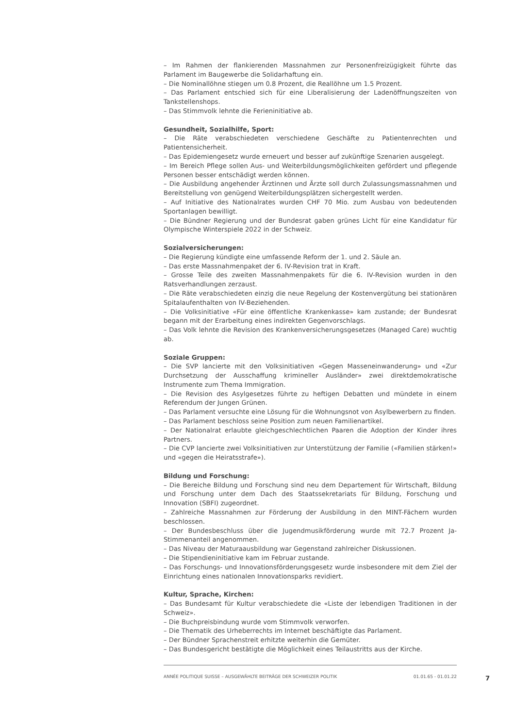– Im Rahmen der flankierenden Massnahmen zur Personenfreizügigkeit führte das Parlament im Baugewerbe die Solidarhaftung ein.
– Die Nominallöhne stiegen um 0.8 Prozent, die Reallöhne um 1.5 Prozent.
– Das Parlament entschied sich für eine Liberalisierung der Ladenöffnungszeiten von Tankstellenshops.
– Das Stimmvolk lehnte die Ferieninitiative ab.
Gesundheit, Sozialhilfe, Sport:
– Die Räte verabschiedeten verschiedene Geschäfte zu Patientenrechten und Patientensicherheit.
– Das Epidemiengesetz wurde erneuert und besser auf zukünftige Szenarien ausgelegt.
– Im Bereich Pflege sollen Aus- und Weiterbildungsmöglichkeiten gefördert und pflegende Personen besser entschädigt werden können.
– Die Ausbildung angehender Ärztinnen und Ärzte soll durch Zulassungsmassnahmen und Bereitstellung von genügend Weiterbildungsplätzen sichergestellt werden.
– Auf Initiative des Nationalrates wurden CHF 70 Mio. zum Ausbau von bedeutenden Sportanlagen bewilligt.
– Die Bündner Regierung und der Bundesrat gaben grünes Licht für eine Kandidatur für Olympische Winterspiele 2022 in der Schweiz.
Sozialversicherungen:
– Die Regierung kündigte eine umfassende Reform der 1. und 2. Säule an.
– Das erste Massnahmenpaket der 6. IV-Revision trat in Kraft.
– Grosse Teile des zweiten Massnahmenpakets für die 6. IV-Revision wurden in den Ratsverhandlungen zerzaust.
– Die Räte verabschiedeten einzig die neue Regelung der Kostenvergütung bei stationären Spitalaufenthalten von IV-Beziehenden.
– Die Volksinitiative «Für eine öffentliche Krankenkasse» kam zustande; der Bundesrat begann mit der Erarbeitung eines indirekten Gegenvorschlags.
– Das Volk lehnte die Revision des Krankenversicherungsgesetzes (Managed Care) wuchtig ab.
Soziale Gruppen:
– Die SVP lancierte mit den Volksinitiativen «Gegen Masseneinwanderung» und «Zur Durchsetzung der Ausschaffung krimineller Ausländer» zwei direktdemokratische Instrumente zum Thema Immigration.
– Die Revision des Asylgesetzes führte zu heftigen Debatten und mündete in einem Referendum der Jungen Grünen.
– Das Parlament versuchte eine Lösung für die Wohnungsnot von Asylbewerbern zu finden.
– Das Parlament beschloss seine Position zum neuen Familienartikel.
– Der Nationalrat erlaubte gleichgeschlechtlichen Paaren die Adoption der Kinder ihres Partners.
– Die CVP lancierte zwei Volksinitiativen zur Unterstützung der Familie («Familien stärken!» und «gegen die Heiratsstrafe»).
Bildung und Forschung:
– Die Bereiche Bildung und Forschung sind neu dem Departement für Wirtschaft, Bildung und Forschung unter dem Dach des Staatssekretariats für Bildung, Forschung und Innovation (SBFI) zugeordnet.
– Zahlreiche Massnahmen zur Förderung der Ausbildung in den MINT-Fächern wurden beschlossen.
– Der Bundesbeschluss über die Jugendmusikförderung wurde mit 72.7 Prozent Ja-Stimmenanteil angenommen.
– Das Niveau der Maturaausbildung war Gegenstand zahlreicher Diskussionen.
– Die Stipendieninitiative kam im Februar zustande.
– Das Forschungs- und Innovationsförderungsgesetz wurde insbesondere mit dem Ziel der Einrichtung eines nationalen Innovationsparks revidiert.
Kultur, Sprache, Kirchen:
– Das Bundesamt für Kultur verabschiedete die «Liste der lebendigen Traditionen in der Schweiz».
– Die Buchpreisbindung wurde vom Stimmvolk verworfen.
– Die Thematik des Urheberrechts im Internet beschäftigte das Parlament.
– Der Bündner Sprachenstreit erhitzte weiterhin die Gemüter.
– Das Bundesgericht bestätigte die Möglichkeit eines Teilaustritts aus der Kirche.
ANNÉE POLITIQUE SUISSE – AUSGEWÄHLTE BEITRÄGE DER SCHWEIZER POLITIK 01.01.65 - 01.01.22
7